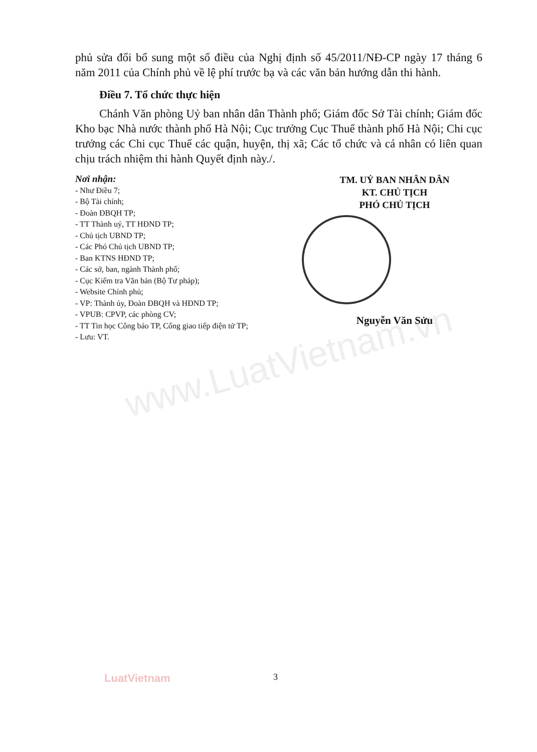www.LuatVietnam.vn
phủ sửa đổi bổ sung một số điều của Nghị định số 45/2011/NĐ-CP ngày 17 tháng 6 năm 2011 của Chính phủ về lệ phí trước bạ và các văn bản hướng dẫn thi hành.
Điều 7. Tổ chức thực hiện
Chánh Văn phòng Uỷ ban nhân dân Thành phố; Giám đốc Sở Tài chính; Giám đốc Kho bạc Nhà nước thành phố Hà Nội; Cục trưởng Cục Thuế thành phố Hà Nội; Chi cục trưởng các Chi cục Thuế các quận, huyện, thị xã; Các tổ chức và cá nhân có liên quan chịu trách nhiệm thi hành Quyết định này./.
Nơi nhận:
- Như Điều 7;
- Bộ Tài chính;
- Đoàn ĐBQH TP;
- TT Thành uỷ, TT HĐND TP;
- Chủ tịch UBND TP;
- Các Phó Chủ tịch UBND TP;
- Ban KTNS HĐND TP;
- Các sở, ban, ngành Thành phố;
- Cục Kiểm tra Văn bản (Bộ Tư pháp);
- Website Chính phủ;
- VP: Thành ủy, Đoàn ĐBQH và HĐND TP;
- VPUB: CPVP, các phòng CV;
- TT Tin học Công báo TP, Cổng giao tiếp điện tử TP;
- Lưu: VT.
TM. UỶ BAN NHÂN DÂN
KT. CHỦ TỊCH
PHÓ CHỦ TỊCH
Nguyễn Văn Sửu
LuatVietnam 3